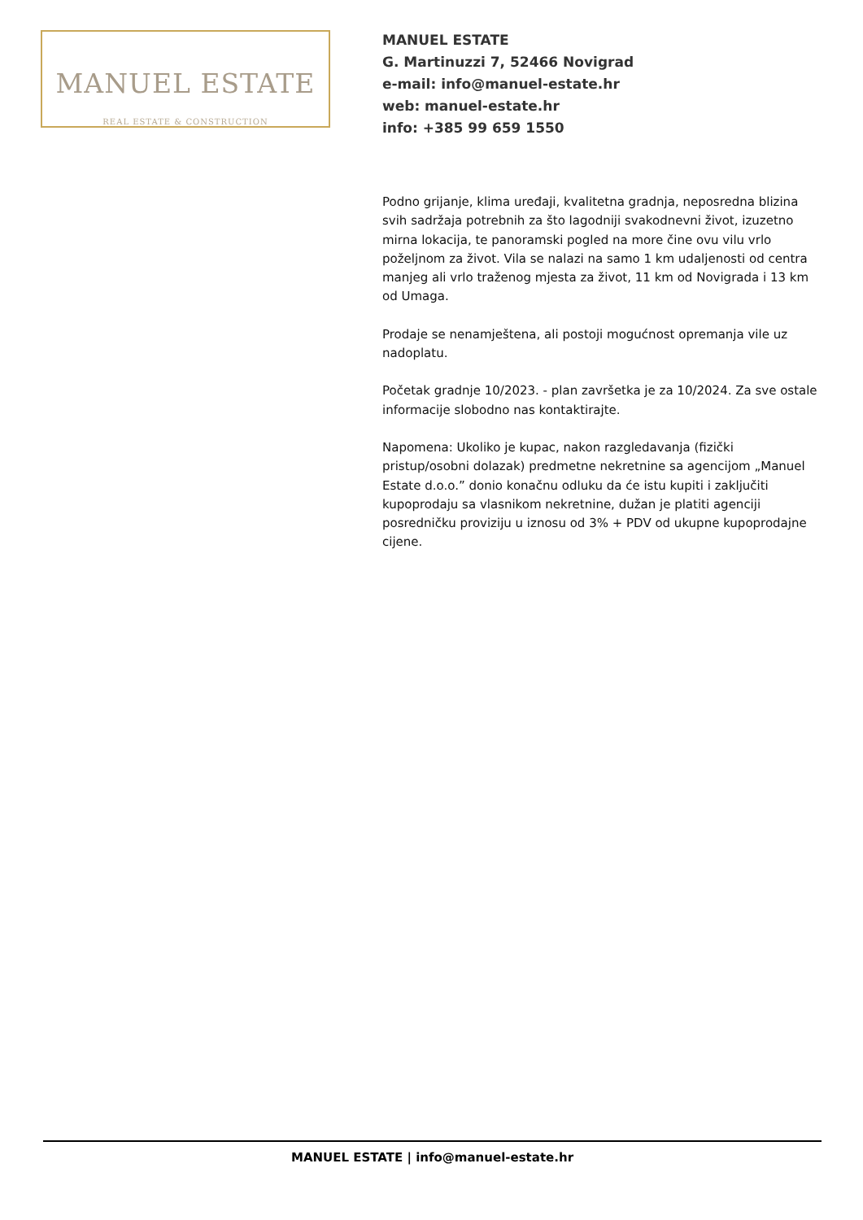MANUEL ESTATE
REAL ESTATE & CONSTRUCTION
MANUEL ESTATE
G. Martinuzzi 7, 52466 Novigrad
e-mail: info@manuel-estate.hr
web: manuel-estate.hr
info: +385 99 659 1550
Podno grijanje, klima uređaji, kvalitetna gradnja, neposredna blizina svih sadržaja potrebnih za što lagodniji svakodnevni život, izuzetno mirna lokacija, te panoramski pogled na more čine ovu vilu vrlo poželjnom za život. Vila se nalazi na samo 1 km udaljenosti od centra manjeg ali vrlo traženog mjesta za život, 11 km od Novigrada i 13 km od Umaga.
Prodaje se nenamještena, ali postoji mogućnost opremanja vile uz nadoplatu.
Početak gradnje 10/2023. - plan završetka je za 10/2024. Za sve ostale informacije slobodno nas kontaktirajte.
Napomena: Ukoliko je kupac, nakon razgledavanja (fizički pristup/osobni dolazak) predmetne nekretnine sa agencijom „Manuel Estate d.o.o.” donio konačnu odluku da će istu kupiti i zaključiti kupoprodaju sa vlasnikom nekretnine, dužan je platiti agenciji posredničku proviziju u iznosu od 3% + PDV od ukupne kupoprodajne cijene.
MANUEL ESTATE | info@manuel-estate.hr